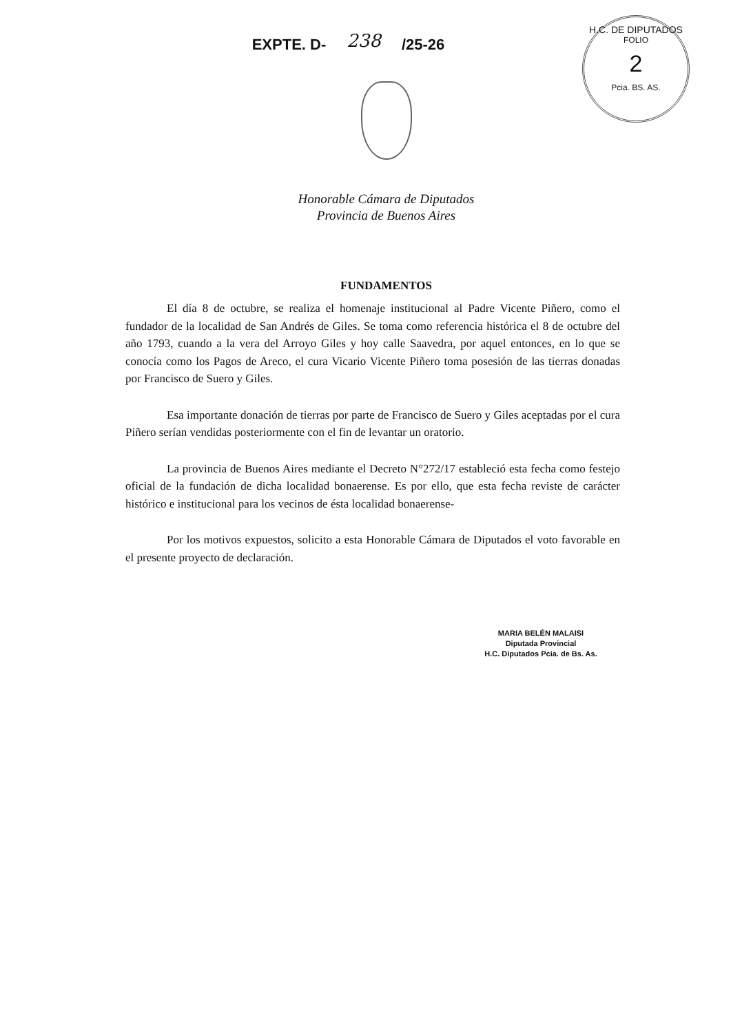EXPTE. D- 238 /25-26
H.C. DE DIPUTADOS
FOLIO
2
Pcia. BS. AS.
Honorable Cámara de Diputados
Provincia de Buenos Aires
FUNDAMENTOS
El día 8 de octubre, se realiza el homenaje institucional al Padre Vicente Piñero, como el fundador de la localidad de San Andrés de Giles. Se toma como referencia histórica el 8 de octubre del año 1793, cuando a la vera del Arroyo Giles y hoy calle Saavedra, por aquel entonces, en lo que se conocía como los Pagos de Areco, el cura Vicario Vicente Piñero toma posesión de las tierras donadas por Francisco de Suero y Giles.
Esa importante donación de tierras por parte de Francisco de Suero y Giles aceptadas por el cura Piñero serían vendidas posteriormente con el fin de levantar un oratorio.
La provincia de Buenos Aires mediante el Decreto N°272/17 estableció esta fecha como festejo oficial de la fundación de dicha localidad bonaerense. Es por ello, que esta fecha reviste de carácter histórico e institucional para los vecinos de ésta localidad bonaerense-
Por los motivos expuestos, solicito a esta Honorable Cámara de Diputados el voto favorable en el presente proyecto de declaración.
MARIA BELÉN MALAISI
Diputada Provincial
H.C. Diputados Pcia. de Bs. As.